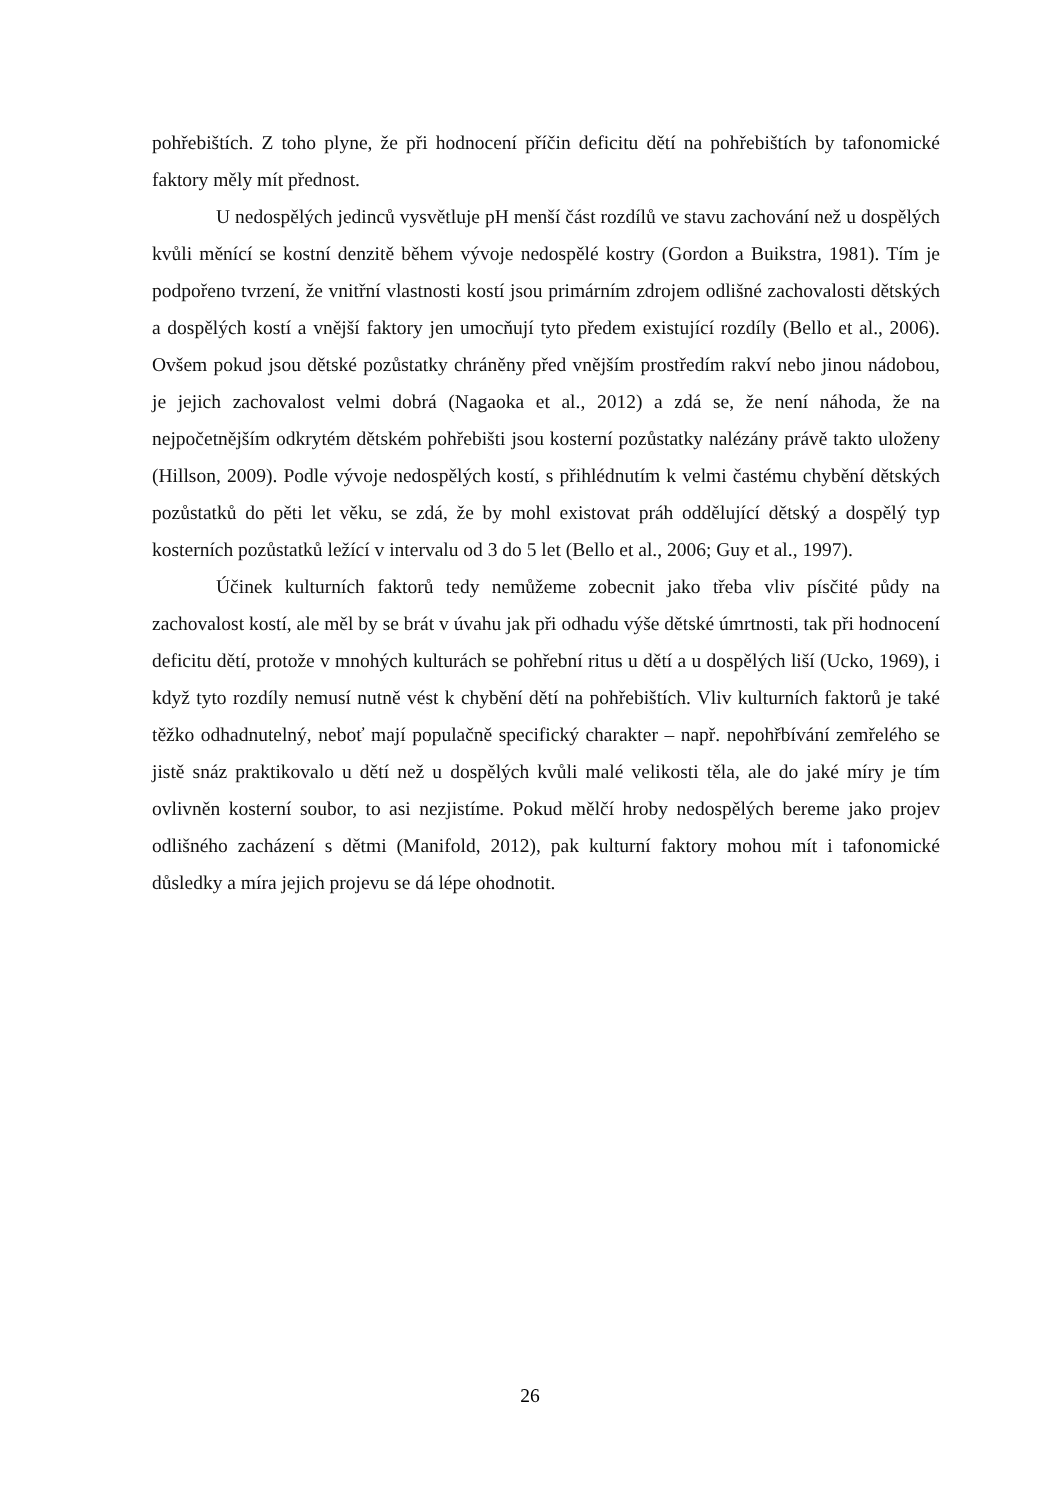pohřebištích. Z toho plyne, že při hodnocení příčin deficitu dětí na pohřebištích by tafonomické faktory měly mít přednost.
U nedospělých jedinců vysvětluje pH menší část rozdílů ve stavu zachování než u dospělých kvůli měnící se kostní denzitě během vývoje nedospělé kostry (Gordon a Buikstra, 1981). Tím je podpořeno tvrzení, že vnitřní vlastnosti kostí jsou primárním zdrojem odlišné zachovalosti dětských a dospělých kostí a vnější faktory jen umocňují tyto předem existující rozdíly (Bello et al., 2006). Ovšem pokud jsou dětské pozůstatky chráněny před vnějším prostředím rakví nebo jinou nádobou, je jejich zachovalost velmi dobrá (Nagaoka et al., 2012) a zdá se, že není náhoda, že na nejpočetnějším odkrytém dětském pohřebišti jsou kosterní pozůstatky nalézány právě takto uloženy (Hillson, 2009). Podle vývoje nedospělých kostí, s přihlédnutím k velmi častému chybění dětských pozůstatků do pěti let věku, se zdá, že by mohl existovat práh oddělující dětský a dospělý typ kosterních pozůstatků ležící v intervalu od 3 do 5 let (Bello et al., 2006; Guy et al., 1997).
Účinek kulturních faktorů tedy nemůžeme zobecnit jako třeba vliv písčité půdy na zachovalost kostí, ale měl by se brát v úvahu jak při odhadu výše dětské úmrtnosti, tak při hodnocení deficitu dětí, protože v mnohých kulturách se pohřební ritus u dětí a u dospělých liší (Ucko, 1969), i když tyto rozdíly nemusí nutně vést k chybění dětí na pohřebištích. Vliv kulturních faktorů je také těžko odhadnutelný, neboť mají populačně specifický charakter – např. nepohřbívání zemřelého se jistě snáz praktikovalo u dětí než u dospělých kvůli malé velikosti těla, ale do jaké míry je tím ovlivněn kosterní soubor, to asi nezjistíme. Pokud mělčí hroby nedospělých bereme jako projev odlišného zacházení s dětmi (Manifold, 2012), pak kulturní faktory mohou mít i tafonomické důsledky a míra jejich projevu se dá lépe ohodnotit.
26